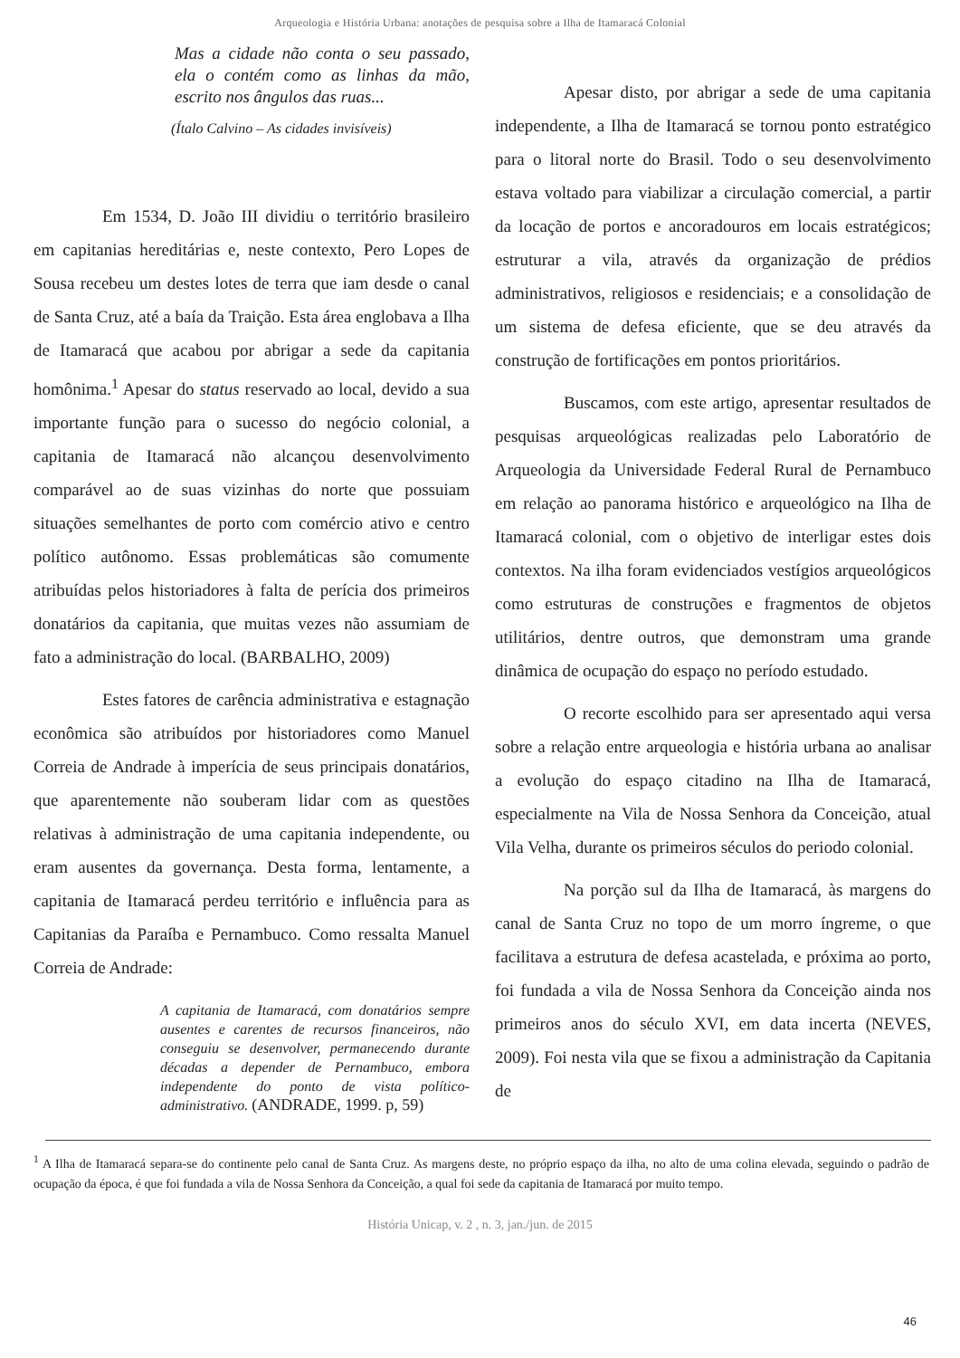Arqueologia e História Urbana: anotações de pesquisa sobre a Ilha de Itamaracá Colonial
Mas a cidade não conta o seu passado, ela o contém como as linhas da mão, escrito nos ângulos das ruas...
(Ítalo Calvino – As cidades invisíveis)
Em 1534, D. João III dividiu o território brasileiro em capitanias hereditárias e, neste contexto, Pero Lopes de Sousa recebeu um destes lotes de terra que iam desde o canal de Santa Cruz, até a baía da Traição. Esta área englobava a Ilha de Itamaracá que acabou por abrigar a sede da capitania homônima.<sup>1</sup> Apesar do status reservado ao local, devido a sua importante função para o sucesso do negócio colonial, a capitania de Itamaracá não alcançou desenvolvimento comparável ao de suas vizinhas do norte que possuiam situações semelhantes de porto com comércio ativo e centro político autônomo. Essas problemáticas são comumente atribuídas pelos historiadores à falta de perícia dos primeiros donatários da capitania, que muitas vezes não assumiam de fato a administração do local. (BARBALHO, 2009)
Estes fatores de carência administrativa e estagnação econômica são atribuídos por historiadores como Manuel Correia de Andrade à imperícia de seus principais donatários, que aparentemente não souberam lidar com as questões relativas à administração de uma capitania independente, ou eram ausentes da governança. Desta forma, lentamente, a capitania de Itamaracá perdeu território e influência para as Capitanias da Paraíba e Pernambuco. Como ressalta Manuel Correia de Andrade:
A capitania de Itamaracá, com donatários sempre ausentes e carentes de recursos financeiros, não conseguiu se desenvolver, permanecendo durante décadas a depender de Pernambuco, embora independente do ponto de vista político-administrativo. (ANDRADE, 1999. p, 59)
Apesar disto, por abrigar a sede de uma capitania independente, a Ilha de Itamaracá se tornou ponto estratégico para o litoral norte do Brasil. Todo o seu desenvolvimento estava voltado para viabilizar a circulação comercial, a partir da locação de portos e ancoradouros em locais estratégicos; estruturar a vila, através da organização de prédios administrativos, religiosos e residenciais; e a consolidação de um sistema de defesa eficiente, que se deu através da construção de fortificações em pontos prioritários.
Buscamos, com este artigo, apresentar resultados de pesquisas arqueológicas realizadas pelo Laboratório de Arqueologia da Universidade Federal Rural de Pernambuco em relação ao panorama histórico e arqueológico na Ilha de Itamaracá colonial, com o objetivo de interligar estes dois contextos. Na ilha foram evidenciados vestígios arqueológicos como estruturas de construções e fragmentos de objetos utilitários, dentre outros, que demonstram uma grande dinâmica de ocupação do espaço no período estudado.
O recorte escolhido para ser apresentado aqui versa sobre a relação entre arqueologia e história urbana ao analisar a evolução do espaço citadino na Ilha de Itamaracá, especialmente na Vila de Nossa Senhora da Conceição, atual Vila Velha, durante os primeiros séculos do periodo colonial.
Na porção sul da Ilha de Itamaracá, às margens do canal de Santa Cruz no topo de um morro íngreme, o que facilitava a estrutura de defesa acastelada, e próxima ao porto, foi fundada a vila de Nossa Senhora da Conceição ainda nos primeiros anos do século XVI, em data incerta (NEVES, 2009). Foi nesta vila que se fixou a administração da Capitania de
<sup>1</sup> A Ilha de Itamaracá separa-se do continente pelo canal de Santa Cruz. As margens deste, no próprio espaço da ilha, no alto de uma colina elevada, seguindo o padrão de ocupação da época, é que foi fundada a vila de Nossa Senhora da Conceição, a qual foi sede da capitania de Itamaracá por muito tempo.
História Unicap, v. 2 , n. 3, jan./jun. de 2015
46